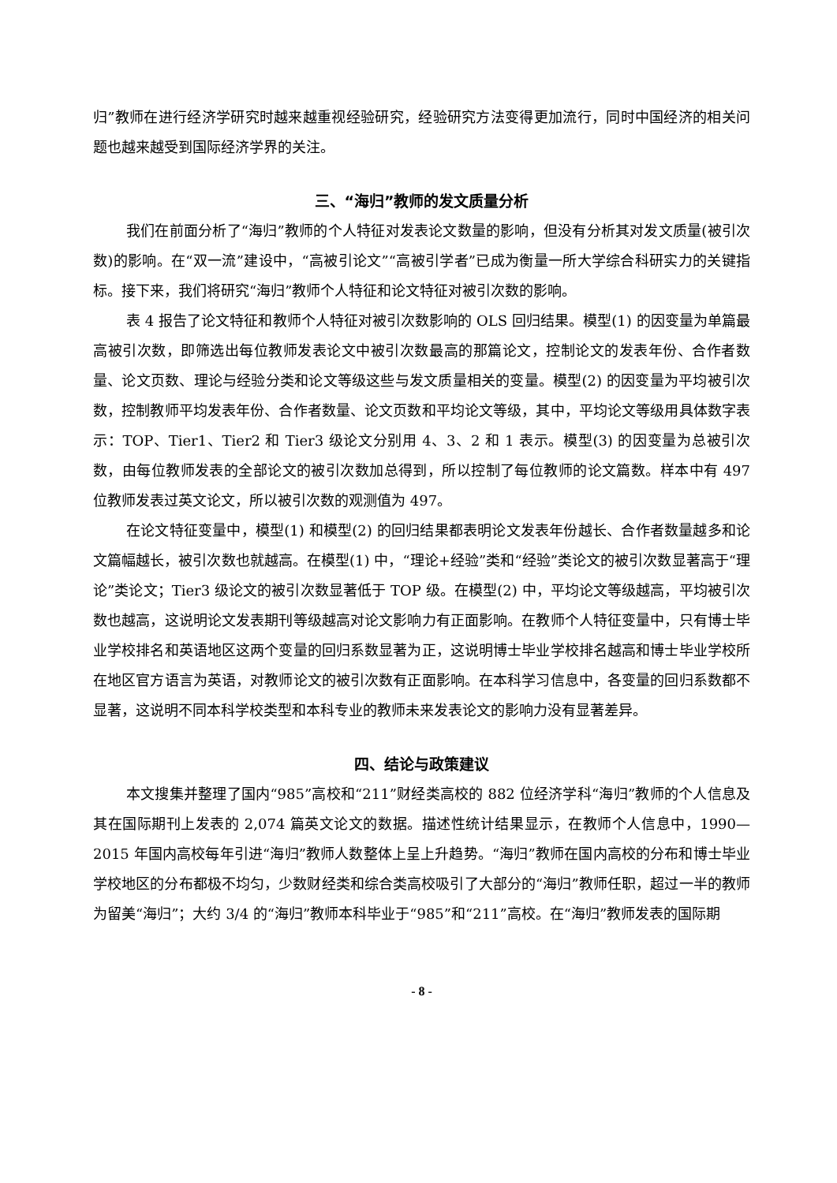归”教师在进行经济学研究时越来越重视经验研究，经验研究方法变得更加流行，同时中国经济的相关问题也越来越受到国际经济学界的关注。
三、“海归”教师的发文质量分析
我们在前面分析了“海归”教师的个人特征对发表论文数量的影响，但没有分析其对发文质量(被引次数)的影响。在“双一流”建设中，“高被引论文”“高被引学者”已成为衡量一所大学综合科研实力的关键指标。接下来，我们将研究“海归”教师个人特征和论文特征对被引次数的影响。
表 4 报告了论文特征和教师个人特征对被引次数影响的 OLS 回归结果。模型(1) 的因变量为单篇最高被引次数，即筛选出每位教师发表论文中被引次数最高的那篇论文，控制论文的发表年份、合作者数量、论文页数、理论与经验分类和论文等级这些与发文质量相关的变量。模型(2) 的因变量为平均被引次数，控制教师平均发表年份、合作者数量、论文页数和平均论文等级，其中，平均论文等级用具体数字表示：TOP、Tier1、Tier2 和 Tier3 级论文分别用 4、3、2 和 1 表示。模型(3) 的因变量为总被引次数，由每位教师发表的全部论文的被引次数加总得到，所以控制了每位教师的论文篇数。样本中有 497 位教师发表过英文论文，所以被引次数的观测值为 497。
在论文特征变量中，模型(1) 和模型(2) 的回归结果都表明论文发表年份越长、合作者数量越多和论文篇幅越长，被引次数也就越高。在模型(1) 中，“理论+经验”类和“经验”类论文的被引次数显著高于“理论”类论文；Tier3 级论文的被引次数显著低于 TOP 级。在模型(2) 中，平均论文等级越高，平均被引次数也越高，这说明论文发表期刊等级越高对论文影响力有正面影响。在教师个人特征变量中，只有博士毕业学校排名和英语地区这两个变量的回归系数显著为正，这说明博士毕业学校排名越高和博士毕业学校所在地区官方语言为英语，对教师论文的被引次数有正面影响。在本科学习信息中，各变量的回归系数都不显著，这说明不同本科学校类型和本科专业的教师未来发表论文的影响力没有显著差异。
四、结论与政策建议
本文搜集并整理了国内“985”高校和“211”财经类高校的 882 位经济学科“海归”教师的个人信息及其在国际期刊上发表的 2,074 篇英文论文的数据。描述性统计结果显示，在教师个人信息中，1990—2015 年国内高校每年引进“海归”教师人数整体上呈上升趋势。“海归”教师在国内高校的分布和博士毕业学校地区的分布都极不均匀，少数财经类和综合类高校吸引了大部分的“海归”教师任职，超过一半的教师为留美“海归”；大约 3/4 的“海归”教师本科毕业于“985”和“211”高校。在“海归”教师发表的国际期
- 8 -